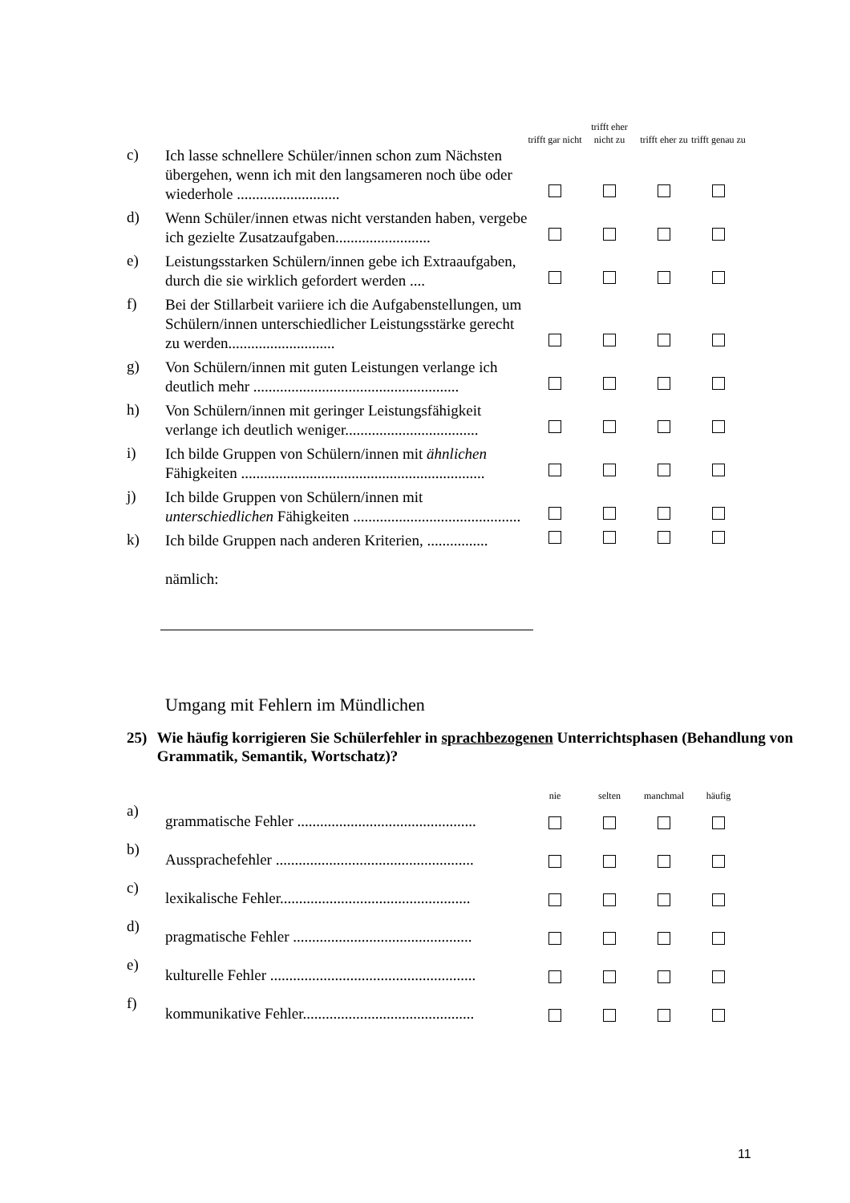| | | trifft gar nicht | trifft eher nicht zu | trifft eher zu | trifft genau zu |
| c) | Ich lasse schnellere Schüler/innen schon zum Nächsten übergehen, wenn ich mit den langsameren noch übe oder wiederhole ........................... | | | | |
| d) | Wenn Schüler/innen etwas nicht verstanden haben, vergebe ich gezielte Zusatzaufgaben......................... | | | | |
| e) | Leistungsstarken Schülern/innen gebe ich Extraaufgaben, durch die sie wirklich gefordert werden .... | | | | |
| f) | Bei der Stillarbeit variiere ich die Aufgabenstellungen, um Schülern/innen unterschiedlicher Leistungsstärke gerecht zu werden............................ | | | | |
| g) | Von Schülern/innen mit guten Leistungen verlange ich deutlich mehr ...................................................... | | | | |
| h) | Von Schülern/innen mit geringer Leistungsfähigkeit verlange ich deutlich weniger................................... | | | | |
| i) | Ich bilde Gruppen von Schülern/innen mit ähnlichen Fähigkeiten ................................................................ | | | | |
| j) | Ich bilde Gruppen von Schülern/innen mit unterschiedlichen Fähigkeiten ............................................ | | | | |
| k) | Ich bilde Gruppen nach anderen Kriterien, ................ nämlich: | | | | |
Umgang mit Fehlern im Mündlichen
25) Wie häufig korrigieren Sie Schülerfehler in sprachbezogenen Unterrichtsphasen (Behandlung von Grammatik, Semantik, Wortschatz)?
| | | nie | selten | manchmal | häufig |
| a) | grammatische Fehler ............................................... | | | | |
| b) | Aussprachefehler .................................................... | | | | |
| c) | lexikalische Fehler.................................................. | | | | |
| d) | pragmatische Fehler ............................................... | | | | |
| e) | kulturelle Fehler ...................................................... | | | | |
| f) | kommunikative Fehler............................................. | | | | |
11